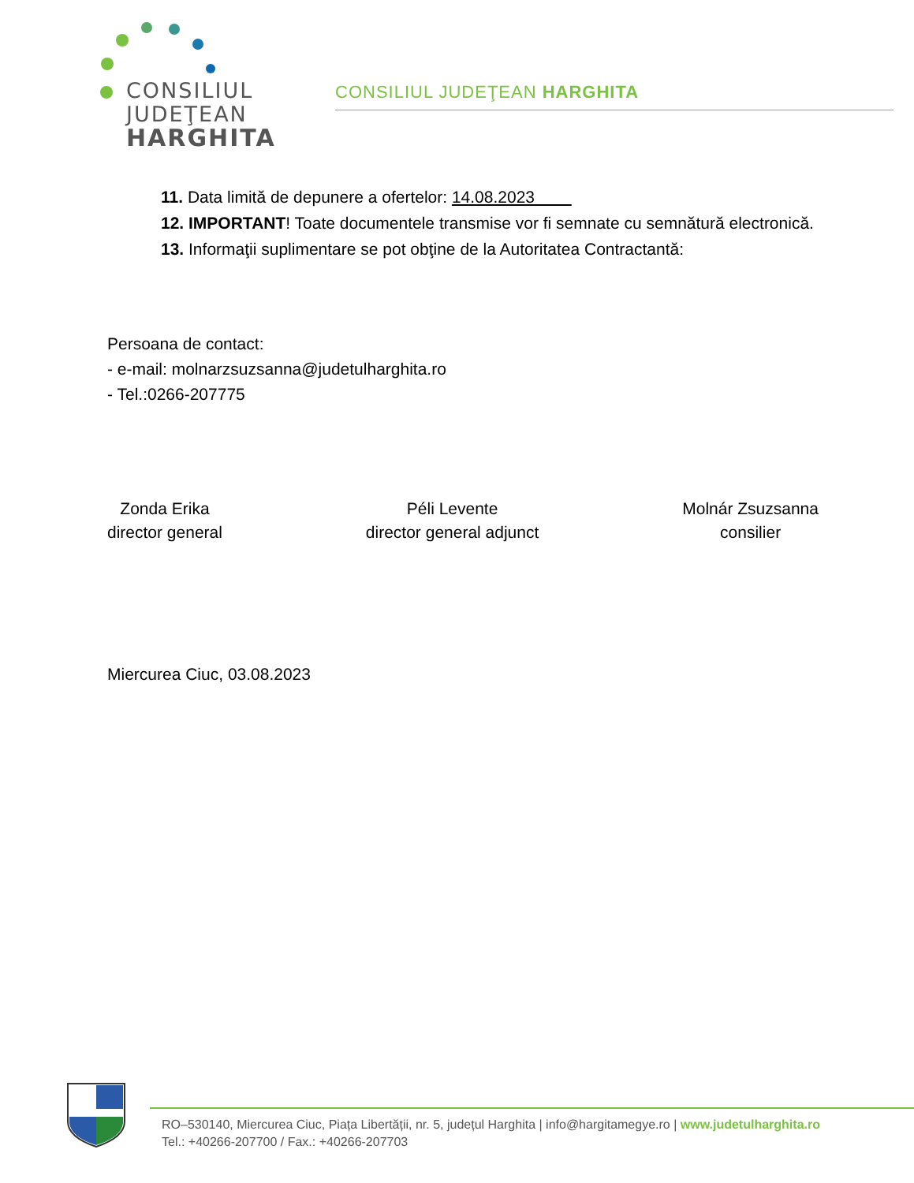CONSILIUL
JUDEŢEAN
HARGHITA
CONSILIUL JUDEŢEAN HARGHITA
11. Data limită de depunere a ofertelor: 14.08.2023
12. IMPORTANT! Toate documentele transmise vor fi semnate cu semnătură electronică.
13. Informaţii suplimentare se pot obţine de la Autoritatea Contractantă:
Persoana de contact:
- e-mail: molnarzsuzsanna@judetulharghita.ro
- Tel.:0266-207775
Zonda Erika
director general
Péli Levente
director general adjunct
Molnár Zsuzsanna
consilier
Miercurea Ciuc, 03.08.2023
RO–530140, Miercurea Ciuc, Piața Libertății, nr. 5, județul Harghita | info@hargitamegye.ro | www.judetulharghita.ro
Tel.: +40266-207700 / Fax.: +40266-207703